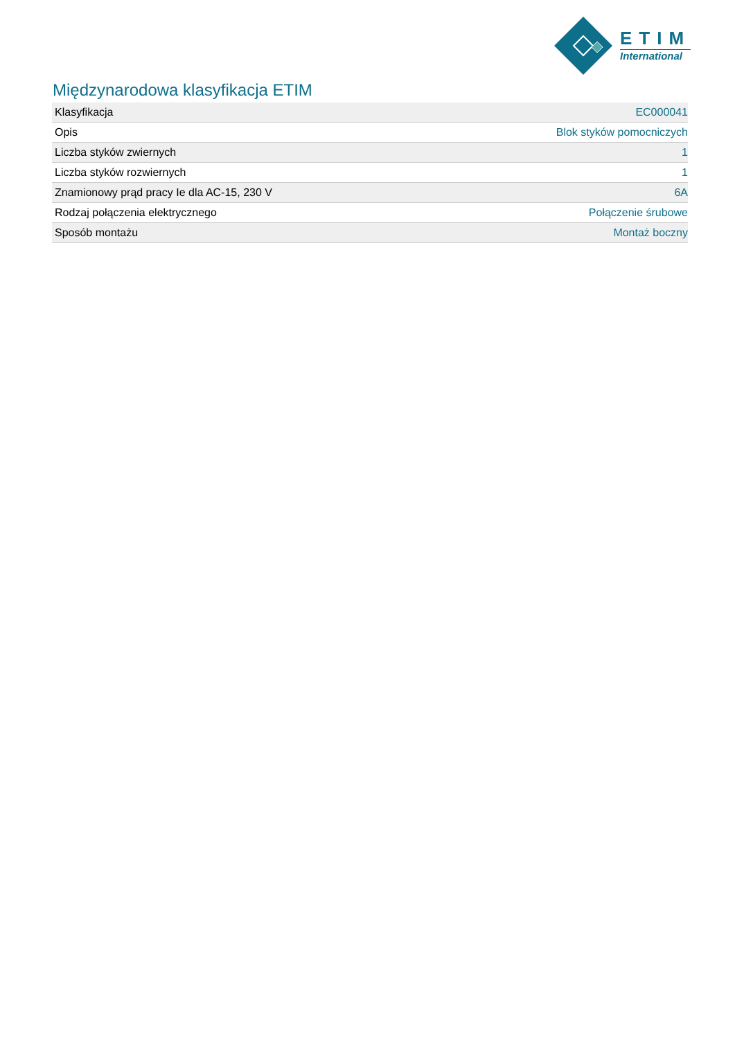ETIM
International
Międzynarodowa klasyfikacja ETIM
| Klasyfikacja | EC000041 |
| Opis | Blok styków pomocniczych |
| Liczba styków zwiernych | 1 |
| Liczba styków rozwiernych | 1 |
| Znamionowy prąd pracy Ie dla AC-15, 230 V | 6A |
| Rodzaj połączenia elektrycznego | Połączenie śrubowe |
| Sposób montażu | Montaż boczny |